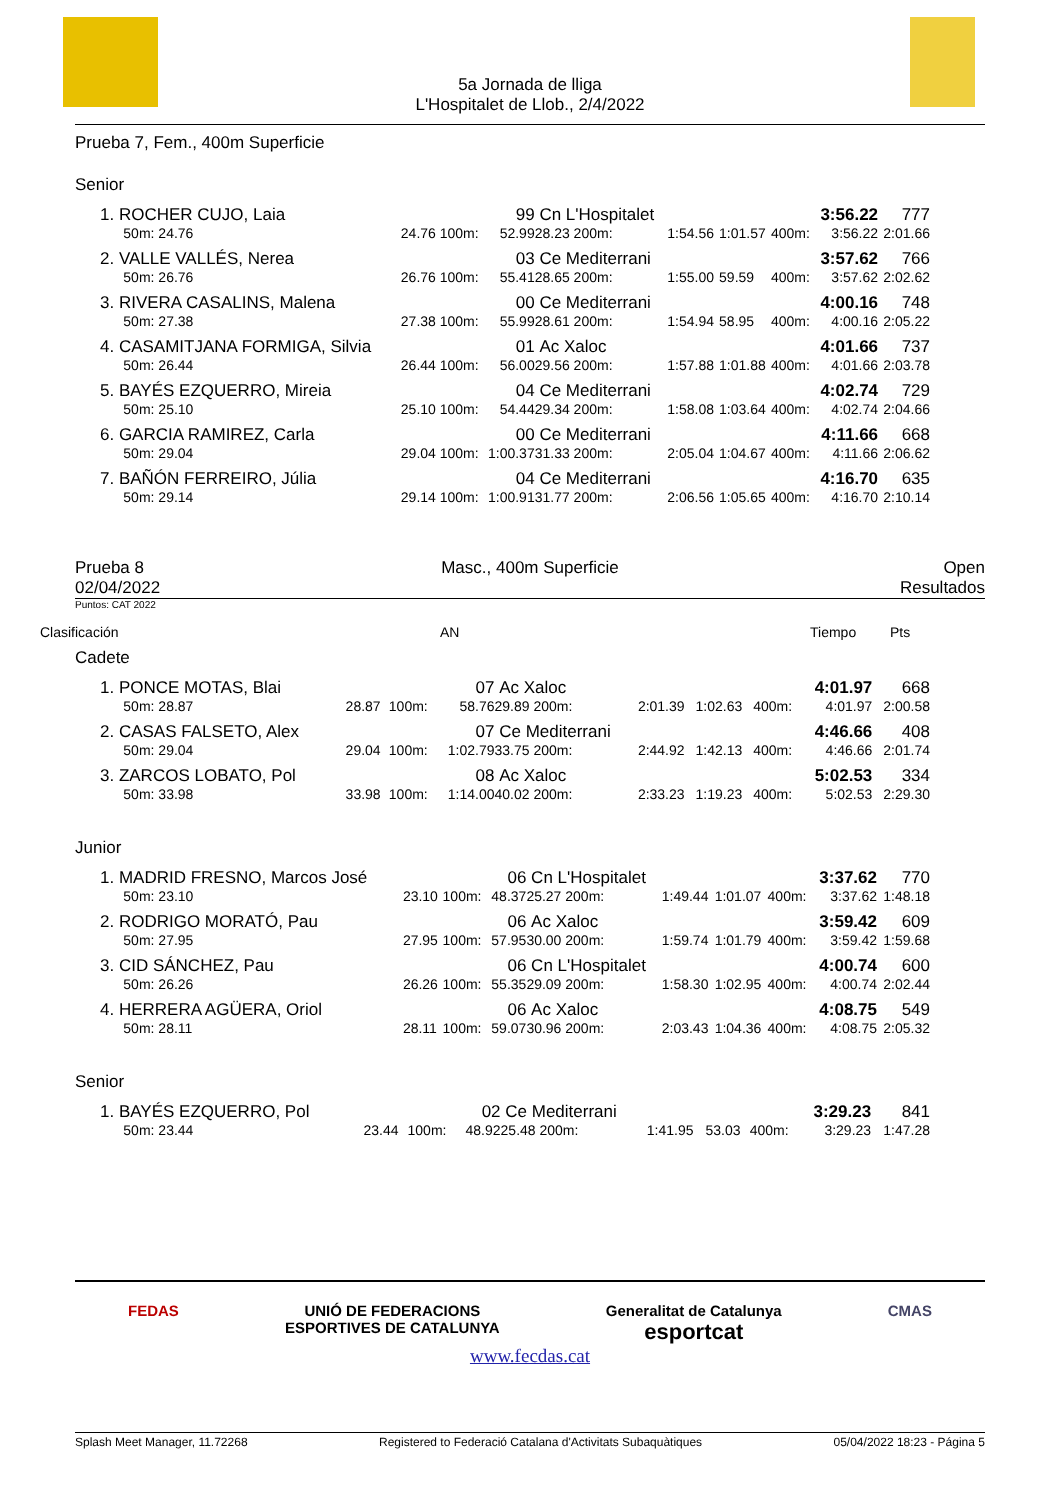5a Jornada de lliga
L'Hospitalet de Llob., 2/4/2022
Prueba 7, Fem., 400m Superficie
Senior
| 1. ROCHER CUJO, Laia | | | 99 | Cn L'Hospitalet | | | | 3:56.22 | 777 |
| 50m: 24.76 | 24.76 | 100m: | 52.99 | 28.23 200m: | 1:54.56 | 1:01.57 | 400m: | 3:56.22 | 2:01.66 |
| 2. VALLE VALLÉS, Nerea | | | 03 | Ce Mediterrani | | | | 3:57.62 | 766 |
| 50m: 26.76 | 26.76 | 100m: | 55.41 | 28.65 200m: | 1:55.00 | 59.59 | 400m: | 3:57.62 | 2:02.62 |
| 3. RIVERA CASALINS, Malena | | | 00 | Ce Mediterrani | | | | 4:00.16 | 748 |
| 50m: 27.38 | 27.38 | 100m: | 55.99 | 28.61 200m: | 1:54.94 | 58.95 | 400m: | 4:00.16 | 2:05.22 |
| 4. CASAMITJANA FORMIGA, Silvia | | | 01 | Ac Xaloc | | | | 4:01.66 | 737 |
| 50m: 26.44 | 26.44 | 100m: | 56.00 | 29.56 200m: | 1:57.88 | 1:01.88 | 400m: | 4:01.66 | 2:03.78 |
| 5. BAYÉS EZQUERRO, Mireia | | | 04 | Ce Mediterrani | | | | 4:02.74 | 729 |
| 50m: 25.10 | 25.10 | 100m: | 54.44 | 29.34 200m: | 1:58.08 | 1:03.64 | 400m: | 4:02.74 | 2:04.66 |
| 6. GARCIA RAMIREZ, Carla | | | 00 | Ce Mediterrani | | | | 4:11.66 | 668 |
| 50m: 29.04 | 29.04 | 100m: | 1:00.37 | 31.33 200m: | 2:05.04 | 1:04.67 | 400m: | 4:11.66 | 2:06.62 |
| 7. BAÑÓN FERREIRO, Júlia | | | 04 | Ce Mediterrani | | | | 4:16.70 | 635 |
| 50m: 29.14 | 29.14 | 100m: | 1:00.91 | 31.77 200m: | 2:06.56 | 1:05.65 | 400m: | 4:16.70 | 2:10.14 |
Prueba 8
02/04/2022 Masc., 400m Superficie Open
Resultados
Puntos: CAT 2022
Clasificación AN Tiempo Pts
Cadete
| 1. PONCE MOTAS, Blai | | | 07 | Ac Xaloc | | | | 4:01.97 | 668 |
| 50m: 28.87 | 28.87 | 100m: | 58.76 | 29.89 200m: | 2:01.39 | 1:02.63 | 400m: | 4:01.97 | 2:00.58 |
| 2. CASAS FALSETO, Alex | | | 07 | Ce Mediterrani | | | | 4:46.66 | 408 |
| 50m: 29.04 | 29.04 | 100m: | 1:02.79 | 33.75 200m: | 2:44.92 | 1:42.13 | 400m: | 4:46.66 | 2:01.74 |
| 3. ZARCOS LOBATO, Pol | | | 08 | Ac Xaloc | | | | 5:02.53 | 334 |
| 50m: 33.98 | 33.98 | 100m: | 1:14.00 | 40.02 200m: | 2:33.23 | 1:19.23 | 400m: | 5:02.53 | 2:29.30 |
Junior
| 1. MADRID FRESNO, Marcos José | | | 06 | Cn L'Hospitalet | | | | 3:37.62 | 770 |
| 50m: 23.10 | 23.10 | 100m: | 48.37 | 25.27 200m: | 1:49.44 | 1:01.07 | 400m: | 3:37.62 | 1:48.18 |
| 2. RODRIGO MORATÓ, Pau | | | 06 | Ac Xaloc | | | | 3:59.42 | 609 |
| 50m: 27.95 | 27.95 | 100m: | 57.95 | 30.00 200m: | 1:59.74 | 1:01.79 | 400m: | 3:59.42 | 1:59.68 |
| 3. CID SÁNCHEZ, Pau | | | 06 | Cn L'Hospitalet | | | | 4:00.74 | 600 |
| 50m: 26.26 | 26.26 | 100m: | 55.35 | 29.09 200m: | 1:58.30 | 1:02.95 | 400m: | 4:00.74 | 2:02.44 |
| 4. HERRERA AGÜERA, Oriol | | | 06 | Ac Xaloc | | | | 4:08.75 | 549 |
| 50m: 28.11 | 28.11 | 100m: | 59.07 | 30.96 200m: | 2:03.43 | 1:04.36 | 400m: | 4:08.75 | 2:05.32 |
Senior
| 1. BAYÉS EZQUERRO, Pol | | | 02 | Ce Mediterrani | | | | 3:29.23 | 841 |
| 50m: 23.44 | 23.44 | 100m: | 48.92 | 25.48 200m: | 1:41.95 | 53.03 | 400m: | 3:29.23 | 1:47.28 |
FEDAS UNIÓ DE FEDERACIONS
ESPORTIVES DE CATALUNYA Generalitat de Catalunya
esportcat CMAS
www.fecdas.cat
Splash Meet Manager, 11.72268 Registered to Federació Catalana d'Activitats Subaquàtiques 05/04/2022 18:23 - Página 5